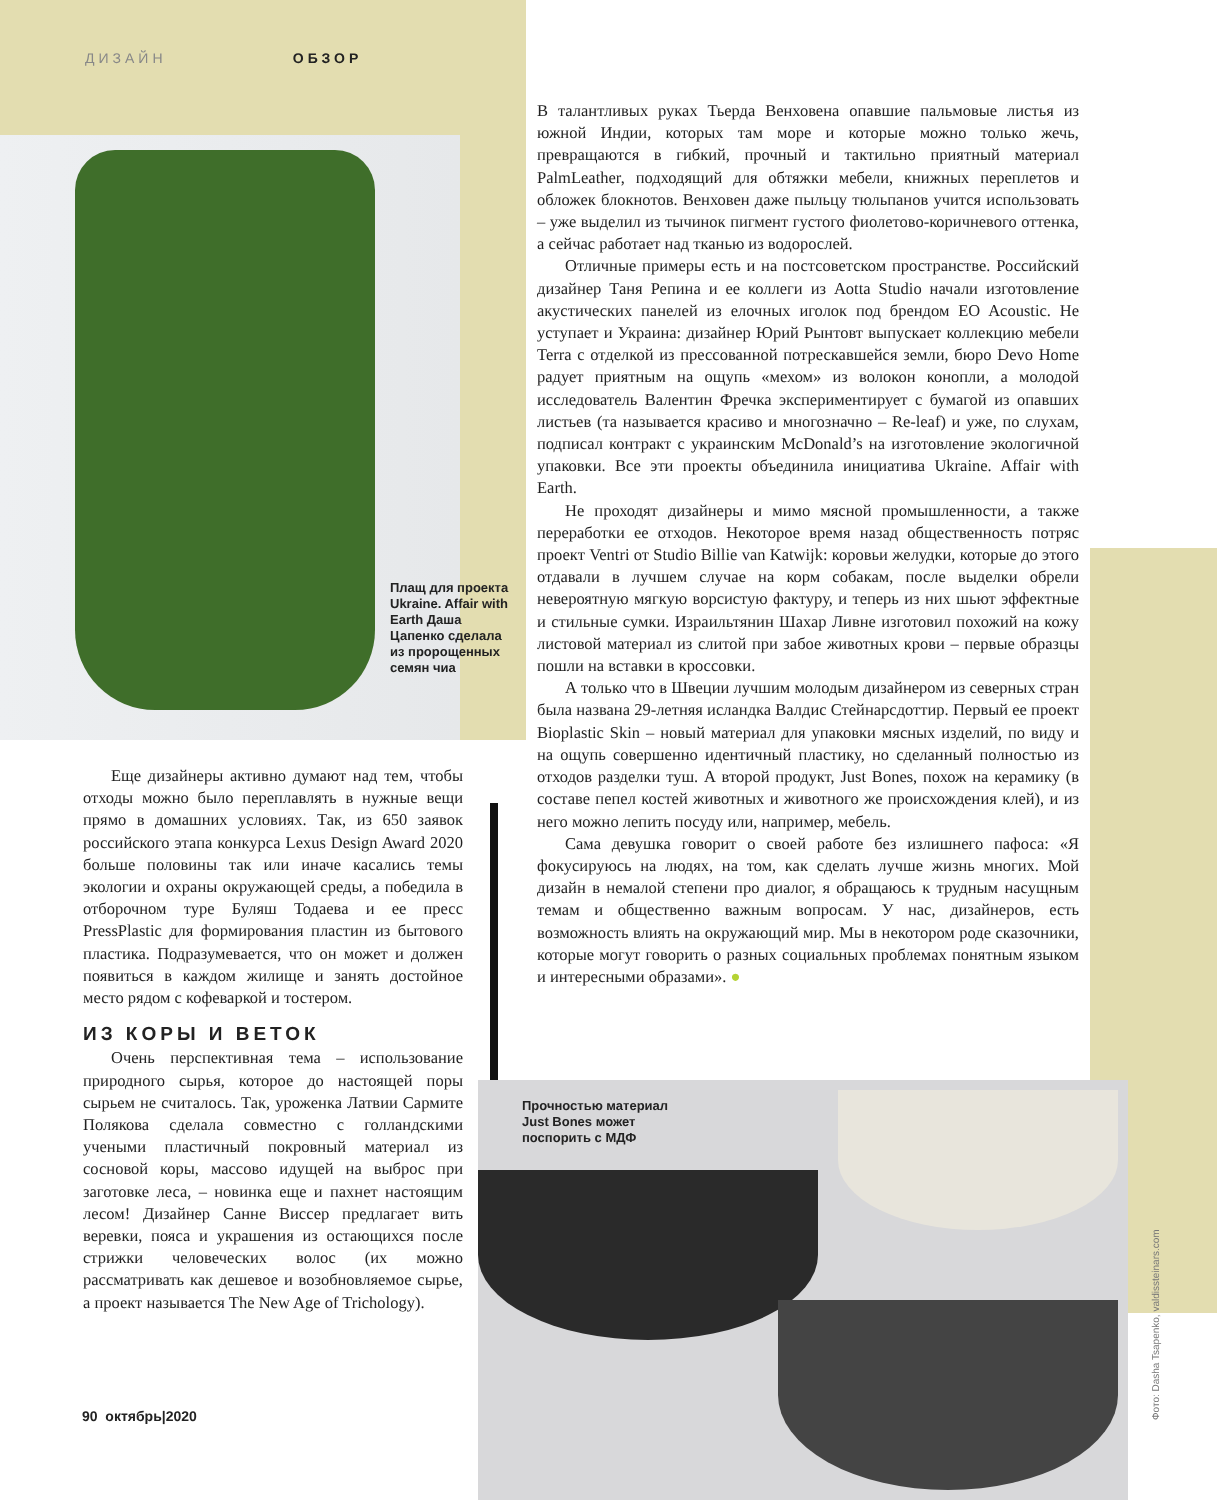ДИЗАЙН ОБЗОР
Плащ для проекта Ukraine. Affair with Earth Даша Цапенко сделала из пророщенных семян чиа
Прочностью материал Just Bones может поспорить с МДФ
Еще дизайнеры активно думают над тем, чтобы отходы можно было переплавлять в нужные вещи прямо в домашних условиях. Так, из 650 заявок российского этапа конкурса Lexus Design Award 2020 больше половины так или иначе касались темы экологии и охраны окружающей среды, а победила в отборочном туре Буляш Тодаева и ее пресс PressPlastic для формирования пластин из бытового пластика. Подразумевается, что он может и должен появиться в каждом жилище и занять достойное место рядом с кофеваркой и тостером.
ИЗ КОРЫ И ВЕТОК
Очень перспективная тема – использование природного сырья, которое до настоящей поры сырьем не считалось. Так, уроженка Латвии Сармите Полякова сделала совместно с голландскими учеными пластичный покровный материал из сосновой коры, массово идущей на выброс при заготовке леса, – новинка еще и пахнет настоящим лесом! Дизайнер Санне Виссер предлагает вить веревки, пояса и украшения из остающихся после стрижки человеческих волос (их можно рассматривать как дешевое и возобновляемое сырье, а проект называется The New Age of Trichology).
В талантливых руках Тьерда Венховена опавшие пальмовые листья из южной Индии, которых там море и которые можно только жечь, превращаются в гибкий, прочный и тактильно приятный материал PalmLeather, подходящий для обтяжки мебели, книжных переплетов и обложек блокнотов. Венховен даже пыльцу тюльпанов учится использовать – уже выделил из тычинок пигмент густого фиолетово-коричневого оттенка, а сейчас работает над тканью из водорослей.
Отличные примеры есть и на постсоветском пространстве. Российский дизайнер Таня Репина и ее коллеги из Aotta Studio начали изготовление акустических панелей из елочных иголок под брендом EO Acoustic. Не уступает и Украина: дизайнер Юрий Рынтовт выпускает коллекцию мебели Terra с отделкой из прессованной потрескавшейся земли, бюро Devo Home радует приятным на ощупь «мехом» из волокон конопли, а молодой исследователь Валентин Фречка экспериментирует с бумагой из опавших листьев (та называется красиво и многозначно – Re-leaf) и уже, по слухам, подписал контракт с украинским McDonald’s на изготовление экологичной упаковки. Все эти проекты объединила инициатива Ukraine. Affair with Earth.
Не проходят дизайнеры и мимо мясной промышленности, а также переработки ее отходов. Некоторое время назад общественность потряс проект Ventri от Studio Billie van Katwijk: коровьи желудки, которые до этого отдавали в лучшем случае на корм собакам, после выделки обрели невероятную мягкую ворсистую фактуру, и теперь из них шьют эффектные и стильные сумки. Израильтянин Шахар Ливне изготовил похожий на кожу листовой материал из слитой при забое животных крови – первые образцы пошли на вставки в кроссовки.
А только что в Швеции лучшим молодым дизайнером из северных стран была названа 29-летняя исландка Валдис Стейнарсдоттир. Первый ее проект Bioplastic Skin – новый материал для упаковки мясных изделий, по виду и на ощупь совершенно идентичный пластику, но сделанный полностью из отходов разделки туш. А второй продукт, Just Bones, похож на керамику (в составе пепел костей животных и животного же происхождения клей), и из него можно лепить посуду или, например, мебель.
Сама девушка говорит о своей работе без излишнего пафоса: «Я фокусируюсь на людях, на том, как сделать лучше жизнь многих. Мой дизайн в немалой степени про диалог, я обращаюсь к трудным насущным темам и общественно важным вопросам. У нас, дизайнеров, есть возможность влиять на окружающий мир. Мы в некотором роде сказочники, которые могут говорить о разных социальных проблемах понятным языком и интересными образами». ●
90 октябрь|2020
Фото: Dasha Tsapenko, valdissteinars.com